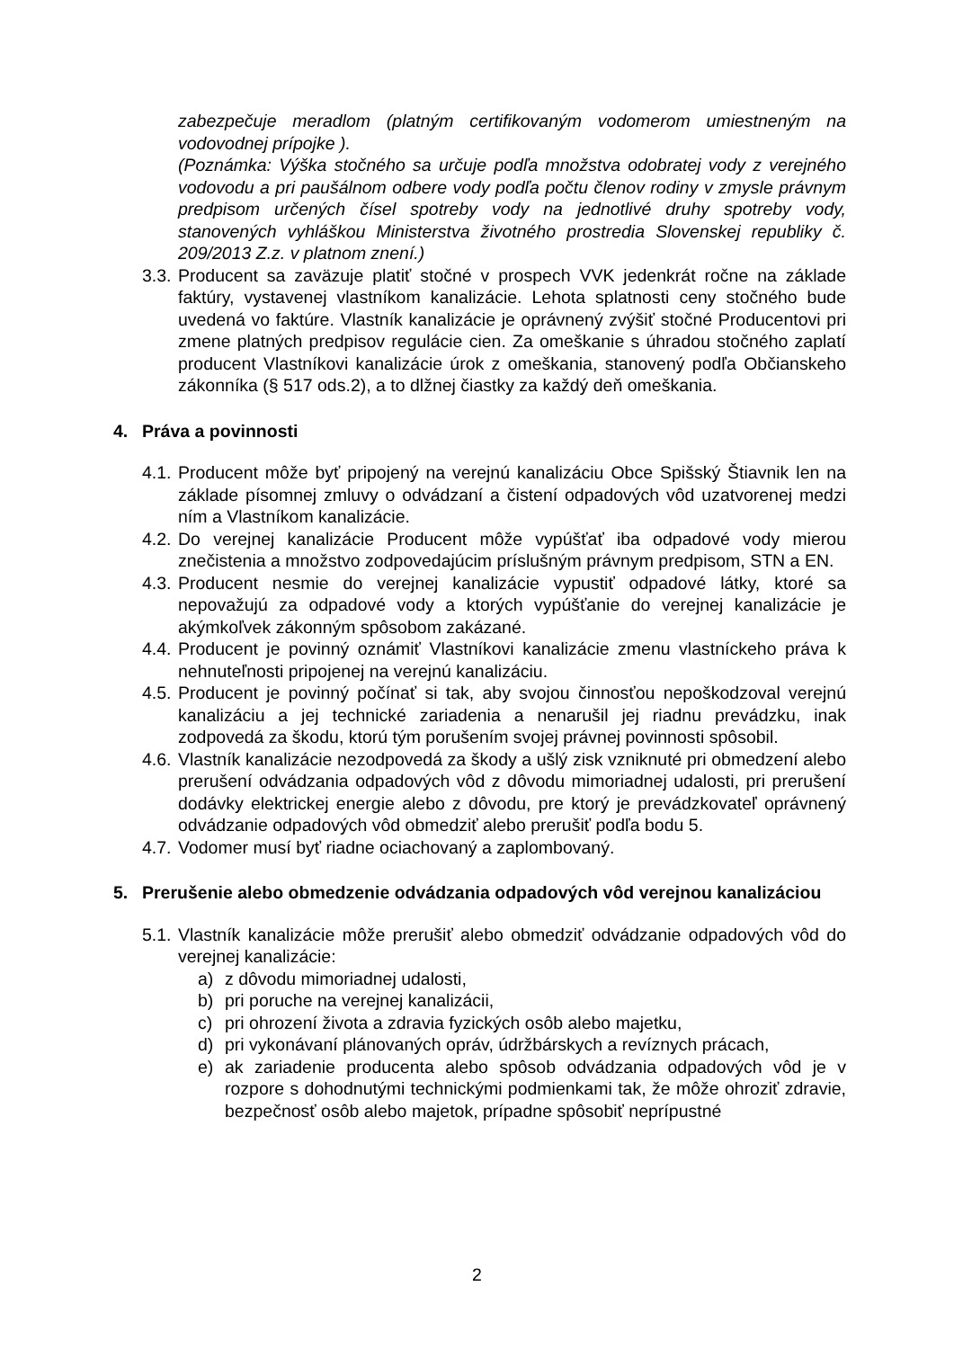zabezpečuje meradlom (platným certifikovaným vodomerom umiestneným na vodovodnej prípojke ).
(Poznámka: Výška stočného sa určuje podľa množstva odobratej vody z verejného vodovodu a pri paušálnom odbere vody podľa počtu členov rodiny v zmysle právnym predpisom určených čísel spotreby vody na jednotlivé druhy spotreby vody, stanovených vyhláškou Ministerstva životného prostredia Slovenskej republiky č. 209/2013 Z.z. v platnom znení.)
3.3. Producent sa zaväzuje platiť stočné v prospech VVK jedenkrát ročne na základe faktúry, vystavenej vlastníkom kanalizácie. Lehota splatnosti ceny stočného bude uvedená vo faktúre. Vlastník kanalizácie je oprávnený zvýšiť stočné Producentovi pri zmene platných predpisov regulácie cien. Za omeškanie s úhradou stočného zaplatí producent Vlastníkovi kanalizácie úrok z omeškania, stanovený podľa Občianskeho zákonníka (§ 517 ods.2), a to dlžnej čiastky za každý deň omeškania.
4. Práva a povinnosti
4.1. Producent môže byť pripojený na verejnú kanalizáciu Obce Spišský Štiavnik len na základe písomnej zmluvy o odvádzaní a čistení odpadových vôd uzatvorenej medzi ním a Vlastníkom kanalizácie.
4.2. Do verejnej kanalizácie Producent môže vypúšťať iba odpadové vody mierou znečistenia a množstvo zodpovedajúcim príslušným právnym predpisom, STN a EN.
4.3. Producent nesmie do verejnej kanalizácie vypustiť odpadové látky, ktoré sa nepovažujú za odpadové vody a ktorých vypúšťanie do verejnej kanalizácie je akýmkoľvek zákonným spôsobom zakázané.
4.4. Producent je povinný oznámiť Vlastníkovi kanalizácie zmenu vlastníckeho práva k nehnuteľnosti pripojenej na verejnú kanalizáciu.
4.5. Producent je povinný počínať si tak, aby svojou činnosťou nepoškodzoval verejnú kanalizáciu a jej technické zariadenia a nenarušil jej riadnu prevádzku, inak zodpovedá za škodu, ktorú tým porušením svojej právnej povinnosti spôsobil.
4.6. Vlastník kanalizácie nezodpovedá za škody a ušlý zisk vzniknuté pri obmedzení alebo prerušení odvádzania odpadových vôd z dôvodu mimoriadnej udalosti, pri prerušení dodávky elektrickej energie alebo z dôvodu, pre ktorý je prevádzkovateľ oprávnený odvádzanie odpadových vôd obmedziť alebo prerušiť podľa bodu 5.
4.7. Vodomer musí byť riadne ociachovaný a zaplombovaný.
5. Prerušenie alebo obmedzenie odvádzania odpadových vôd verejnou kanalizáciou
5.1. Vlastník kanalizácie môže prerušiť alebo obmedziť odvádzanie odpadových vôd do verejnej kanalizácie:
a) z dôvodu mimoriadnej udalosti,
b) pri poruche na verejnej kanalizácii,
c) pri ohrození života a zdravia fyzických osôb alebo majetku,
d) pri vykonávaní plánovaných opráv, údržbárskych a revíznych prácach,
e) ak zariadenie producenta alebo spôsob odvádzania odpadových vôd je v rozpore s dohodnutými technickými podmienkami tak, že môže ohroziť zdravie, bezpečnosť osôb alebo majetok, prípadne spôsobiť neprípustné
2